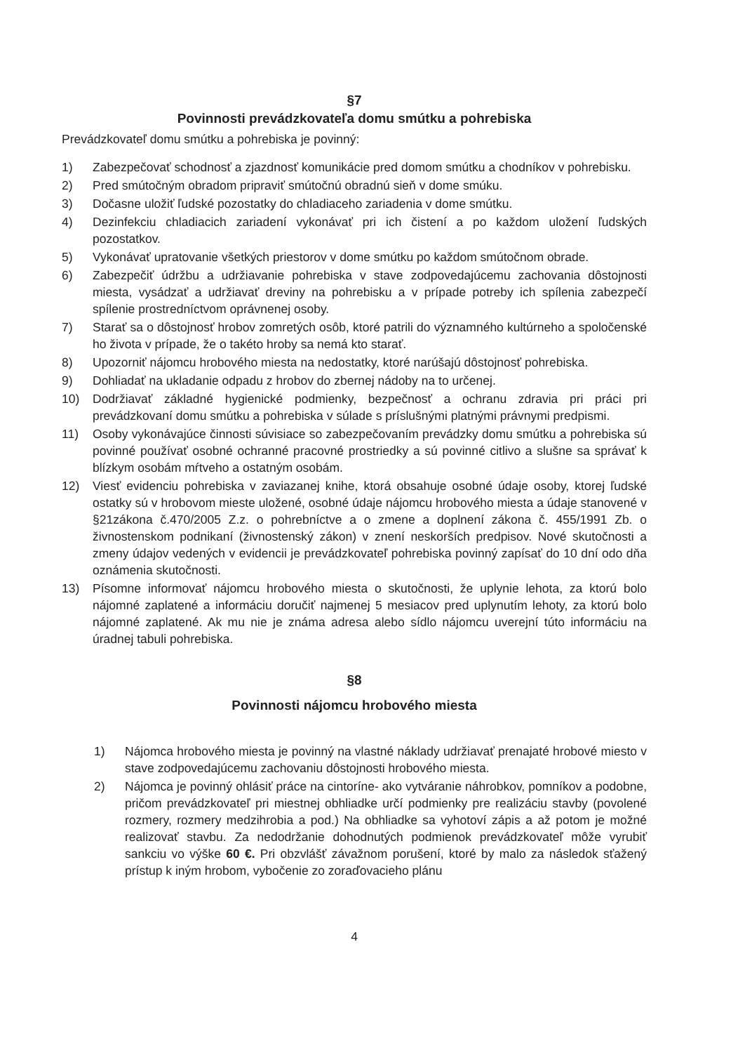§7
Povinnosti prevádzkovateľa domu smútku a pohrebiska
Prevádzkovateľ domu smútku a pohrebiska je povinný:
1) Zabezpečovať schodnosť a zjazdnosť komunikácie pred domom smútku a chodníkov v pohrebisku.
2) Pred smútočným obradom pripraviť smútočnú obradnú sieň v dome smúku.
3) Dočasne uložiť ľudské pozostatky do chladiaceho zariadenia v dome smútku.
4) Dezinfekciu chladiacich zariadení vykonávať pri ich čistení a po každom uložení ľudských pozostatkov.
5) Vykonávať upratovanie všetkých priestorov v dome smútku po každom smútočnom obrade.
6) Zabezpečiť údržbu a udržiavanie pohrebiska v stave zodpovedajúcemu zachovania dôstojnosti miesta, vysádzať a udržiavať dreviny na pohrebisku a v prípade potreby ich spílenia zabezpečí spílenie prostredníctvom oprávnenej osoby.
7) Starať sa o dôstojnosť hrobov zomretých osôb, ktoré patrili do významného kultúrneho a spoločenské ho života v prípade, že o takéto hroby sa nemá kto starať.
8) Upozorniť nájomcu hrobového miesta na nedostatky, ktoré narúšajú dôstojnosť pohrebiska.
9) Dohliadať na ukladanie odpadu z hrobov do zbernej nádoby na to určenej.
10) Dodržiavať základné hygienické podmienky, bezpečnosť a ochranu zdravia pri práci pri prevádzkovaní domu smútku a pohrebiska v súlade s príslušnými platnými právnymi predpismi.
11) Osoby vykonávajúce činnosti súvisiace so zabezpečovaním prevádzky domu smútku a pohrebiska sú povinné používať osobné ochranné pracovné prostriedky a sú povinné citlivo a slušne sa správať k blízkym osobám mŕtveho a ostatným osobám.
12) Viesť evidenciu pohrebiska v zaviazanej knihe, ktorá obsahuje osobné údaje osoby, ktorej ľudské ostatky sú v hrobovom mieste uložené, osobné údaje nájomcu hrobového miesta a údaje stanovené v §21zákona č.470/2005 Z.z. o pohrebníctve a o zmene a doplnení zákona č. 455/1991 Zb. o živnostenskom podnikaní (živnostenský zákon) v znení neskorších predpisov. Nové skutočnosti a zmeny údajov vedených v evidencii je prevádzkovateľ pohrebiska povinný zapísať do 10 dní odo dňa oznámenia skutočnosti.
13) Písomne informovať nájomcu hrobového miesta o skutočnosti, že uplynie lehota, za ktorú bolo nájomné zaplatené a informáciu doručiť najmenej 5 mesiacov pred uplynutím lehoty, za ktorú bolo nájomné zaplatené. Ak mu nie je známa adresa alebo sídlo nájomcu uverejní túto informáciu na úradnej tabuli pohrebiska.
§8
Povinnosti nájomcu hrobového miesta
1) Nájomca hrobového miesta je povinný na vlastné náklady udržiavať prenajaté hrobové miesto v stave zodpovedajúcemu zachovaniu dôstojnosti hrobového miesta.
2) Nájomca je povinný ohlásiť práce na cintoríne- ako vytváranie náhrobkov, pomníkov a podobne, pričom prevádzkovateľ pri miestnej obhliadke určí podmienky pre realizáciu stavby (povolené rozmery, rozmery medzihrobia a pod.) Na obhliadke sa vyhotoví zápis a až potom je možné realizovať stavbu. Za nedodržanie dohodnutých podmienok prevádzkovateľ môže vyrubiť sankciu vo výške 60 €. Pri obzvlášť závažnom porušení, ktoré by malo za následok sťažený prístup k iným hrobom, vybočenie zo zoraďovacieho plánu
4